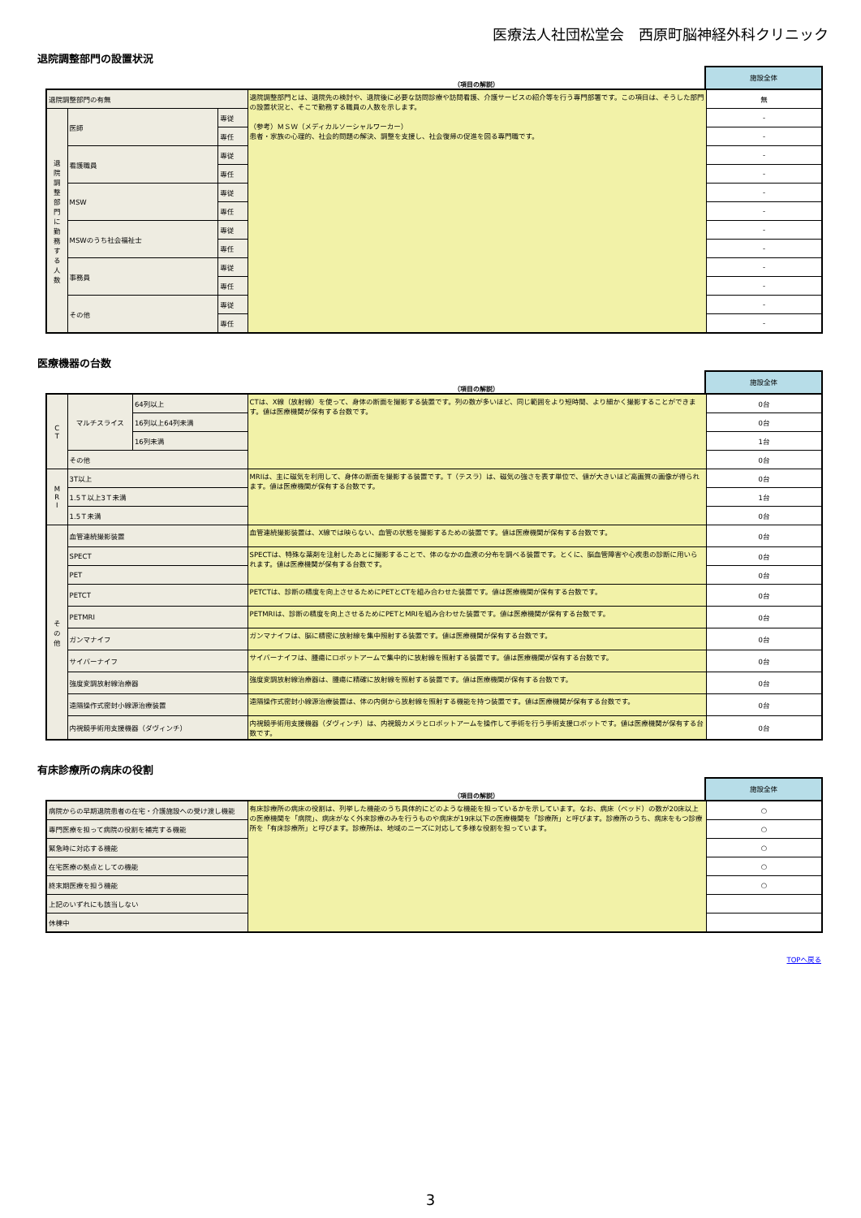医療法人社団松堂会　西原町脳神経外科クリニック
退院調整部門の設置状況
（項目の解説）
施設全体
| 退院調整部門の有無 | | | 退院調整部門とは、退院先の検討や、退院後に必要な訪問診療や訪問看護、介護サービスの紹介等を行う専門部署です。この項目は、そうした部門の設置状況と、そこで勤務する職員の人数を示します。 （参考）ＭＳＷ（メディカルソーシャルワーカー） 患者・家族の心理的、社会的問題の解決、調整を支援し、社会復帰の促進を図る専門職です。 | 無 |
| 退 院 調 整 部 門 に 勤 務 す る 人 数 | 医師 | 専従 | | - |
| | | 専任 | | - |
| | 看護職員 | 専従 | | - |
| | | 専任 | | - |
| | MSW | 専従 | | - |
| | | 専任 | | - |
| | MSWのうち社会福祉士 | 専従 | | - |
| | | 専任 | | - |
| | 事務員 | 専従 | | - |
| | | 専任 | | - |
| | その他 | 専従 | | - |
| | | 専任 | | - |
医療機器の台数
（項目の解説）
施設全体
| C T | マルチスライス | 64列以上 | CTは、X線（放射線）を使って、身体の断面を撮影する装置です。列の数が多いほど、同じ範囲をより短時間、より細かく撮影することができます。値は医療機関が保有する台数です。 | 0台 |
| | | 16列以上64列未満 | | 0台 |
| | | 16列未満 | | 1台 |
| | その他 | | | 0台 |
| M R I | 3T以上 | | MRIは、主に磁気を利用して、身体の断面を撮影する装置です。T（テスラ）は、磁気の強さを表す単位で、値が大きいほど高画質の画像が得られます。値は医療機関が保有する台数です。 | 0台 |
| | 1.5Ｔ以上3Ｔ未満 | | | 1台 |
| | 1.5Ｔ未満 | | | 0台 |
| そ の 他 | 血管連続撮影装置 | | 血管連続撮影装置は、X線では映らない、血管の状態を撮影するための装置です。値は医療機関が保有する台数です。 | 0台 |
| | SPECT | | SPECTは、特殊な薬剤を注射したあとに撮影することで、体のなかの血液の分布を調べる装置です。とくに、脳血管障害や心疾患の診断に用いられます。値は医療機関が保有する台数です。 | 0台 |
| | PET | | | 0台 |
| | PETCT | | PETCTは、診断の精度を向上させるためにPETとCTを組み合わせた装置です。値は医療機関が保有する台数です。 | 0台 |
| | PETMRI | | PETMRIは、診断の精度を向上させるためにPETとMRIを組み合わせた装置です。値は医療機関が保有する台数です。 | 0台 |
| | ガンマナイフ | | ガンマナイフは、脳に精密に放射線を集中照射する装置です。値は医療機関が保有する台数です。 | 0台 |
| | サイバーナイフ | | サイバーナイフは、腫瘍にロボットアームで集中的に放射線を照射する装置です。値は医療機関が保有する台数です。 | 0台 |
| | 強度変調放射線治療器 | | 強度変調放射線治療器は、腫瘍に精確に放射線を照射する装置です。値は医療機関が保有する台数です。 | 0台 |
| | 遠隔操作式密封小線源治療装置 | | 遠隔操作式密封小線源治療装置は、体の内側から放射線を照射する機能を持つ装置です。値は医療機関が保有する台数です。 | 0台 |
| | 内視鏡手術用支援機器（ダヴィンチ） | | 内視鏡手術用支援機器（ダヴィンチ）は、内視鏡カメラとロボットアームを操作して手術を行う手術支援ロボットです。値は医療機関が保有する台数です。 | 0台 |
有床診療所の病床の役割
（項目の解説）
施設全体
| 病院からの早期退院患者の在宅・介護施設への受け渡し機能 | 有床診療所の病床の役割は、列挙した機能のうち具体的にどのような機能を担っているかを示しています。なお、病床（ベッド）の数が20床以上の医療機関を「病院」、病床がなく外来診療のみを行うものや病床が19床以下の医療機関を「診療所」と呼びます。診療所のうち、病床をもつ診療所を「有床診療所」と呼びます。診療所は、地域のニーズに対応して多様な役割を担っています。 | ○ |
| 専門医療を担って病院の役割を補完する機能 | | ○ |
| 緊急時に対応する機能 | | ○ |
| 在宅医療の拠点としての機能 | | ○ |
| 終末期医療を担う機能 | | ○ |
| 上記のいずれにも該当しない | | |
| 休棟中 | | |
TOPへ戻る
3